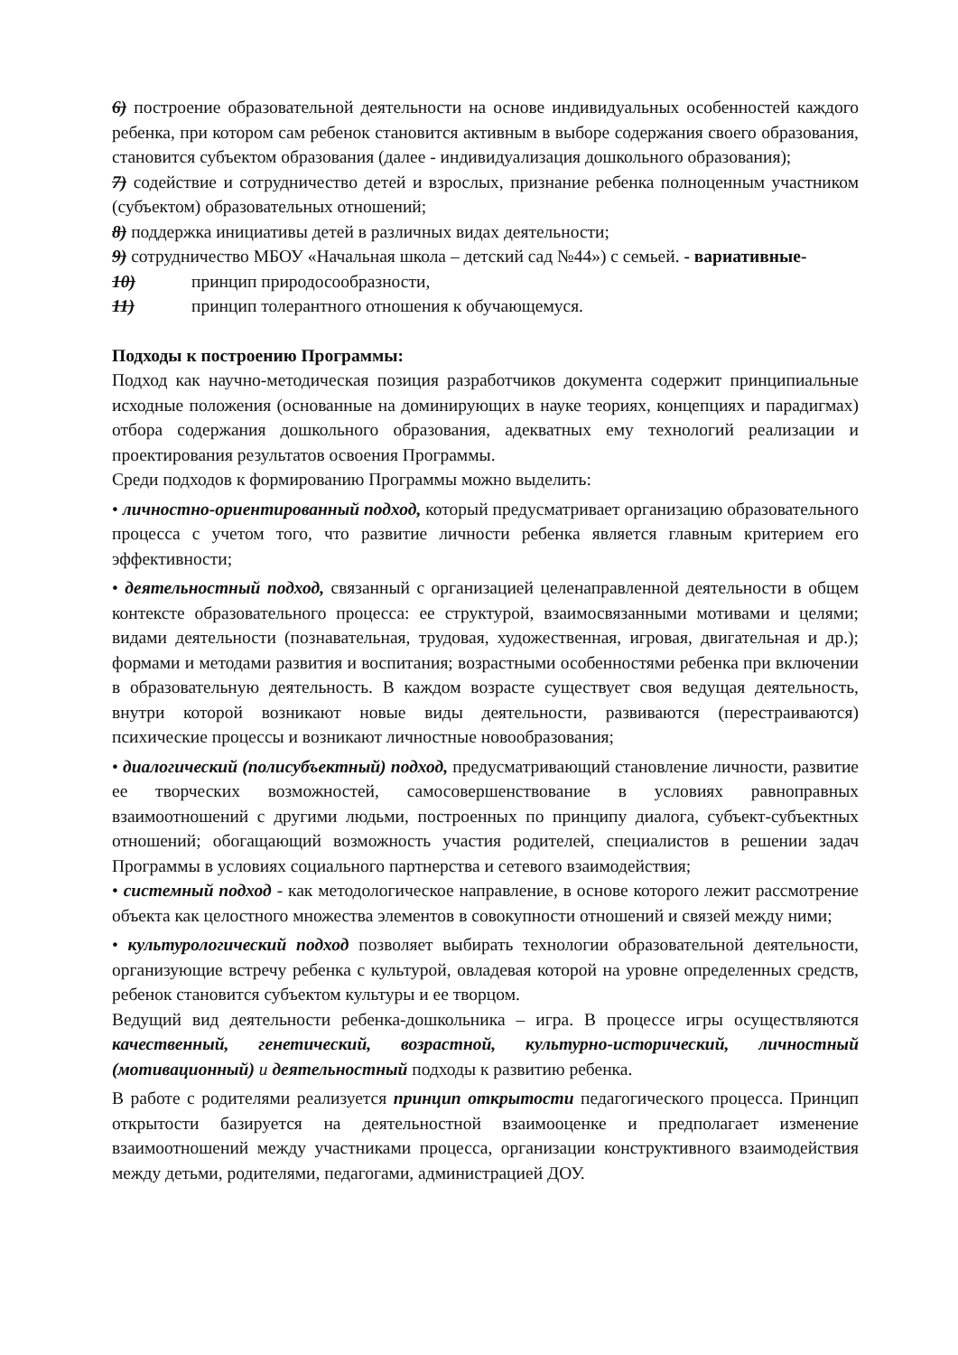6) построение образовательной деятельности на основе индивидуальных особенностей каждого ребенка, при котором сам ребенок становится активным в выборе содержания своего образования, становится субъектом образования (далее - индивидуализация дошкольного образования);
7) содействие и сотрудничество детей и взрослых, признание ребенка полноценным участником (субъектом) образовательных отношений;
8) поддержка инициативы детей в различных видах деятельности;
9) сотрудничество МБОУ «Начальная школа – детский сад №44») с семьей. - вариативные-
10) принцип природосообразности,
11) принцип толерантного отношения к обучающемуся.
Подходы к построению Программы:
Подход как научно-методическая позиция разработчиков документа содержит принципиальные исходные положения (основанные на доминирующих в науке теориях, концепциях и парадигмах) отбора содержания дошкольного образования, адекватных ему технологий реализации и проектирования результатов освоения Программы.
Среди подходов к формированию Программы можно выделить:
• личностно-ориентированный подход, который предусматривает организацию образовательного процесса с учетом того, что развитие личности ребенка является главным критерием его эффективности;
• деятельностный подход, связанный с организацией целенаправленной деятельности в общем контексте образовательного процесса: ее структурой, взаимосвязанными мотивами и целями; видами деятельности (познавательная, трудовая, художественная, игровая, двигательная и др.); формами и методами развития и воспитания; возрастными особенностями ребенка при включении в образовательную деятельность. В каждом возрасте существует своя ведущая деятельность, внутри которой возникают новые виды деятельности, развиваются (перестраиваются) психические процессы и возникают личностные новообразования;
• диалогический (полисубъектный) подход, предусматривающий становление личности, развитие ее творческих возможностей, самосовершенствование в условиях равноправных взаимоотношений с другими людьми, построенных по принципу диалога, субъект-субъектных отношений; обогащающий возможность участия родителей, специалистов в решении задач Программы в условиях социального партнерства и сетевого взаимодействия;
• системный подход - как методологическое направление, в основе которого лежит рассмотрение объекта как целостного множества элементов в совокупности отношений и связей между ними;
• культурологический подход позволяет выбирать технологии образовательной деятельности, организующие встречу ребенка с культурой, овладевая которой на уровне определенных средств, ребенок становится субъектом культуры и ее творцом.
Ведущий вид деятельности ребенка-дошкольника – игра. В процессе игры осуществляются качественный, генетический, возрастной, культурно-исторический, личностный (мотивационный) и деятельностный подходы к развитию ребенка.
В работе с родителями реализуется принцип открытости педагогического процесса. Принцип открытости базируется на деятельностной взаимооценке и предполагает изменение взаимоотношений между участниками процесса, организации конструктивного взаимодействия между детьми, родителями, педагогами, администрацией ДОУ.